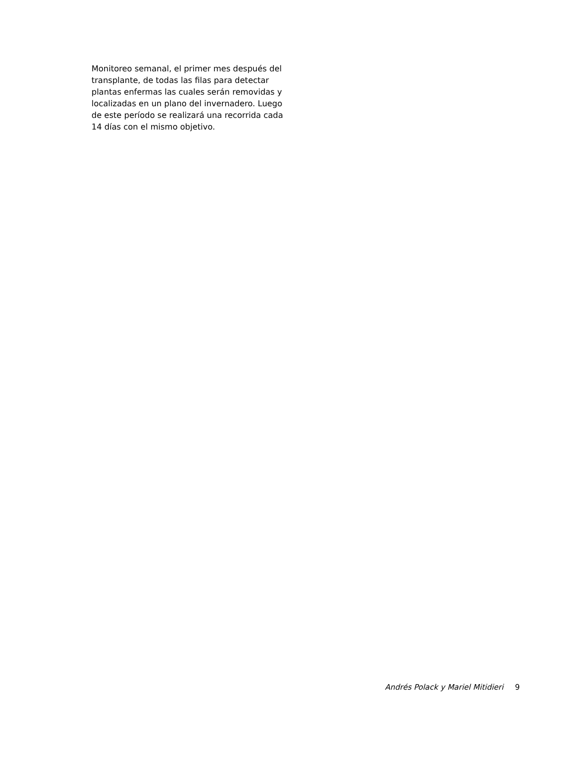Monitoreo semanal, el primer mes después del transplante, de todas las filas para detectar plantas enfermas las cuales serán removidas y localizadas en un plano del invernadero. Luego de este período se realizará una recorrida cada 14 días con el mismo objetivo.
Andrés Polack y Mariel Mitidieri 9